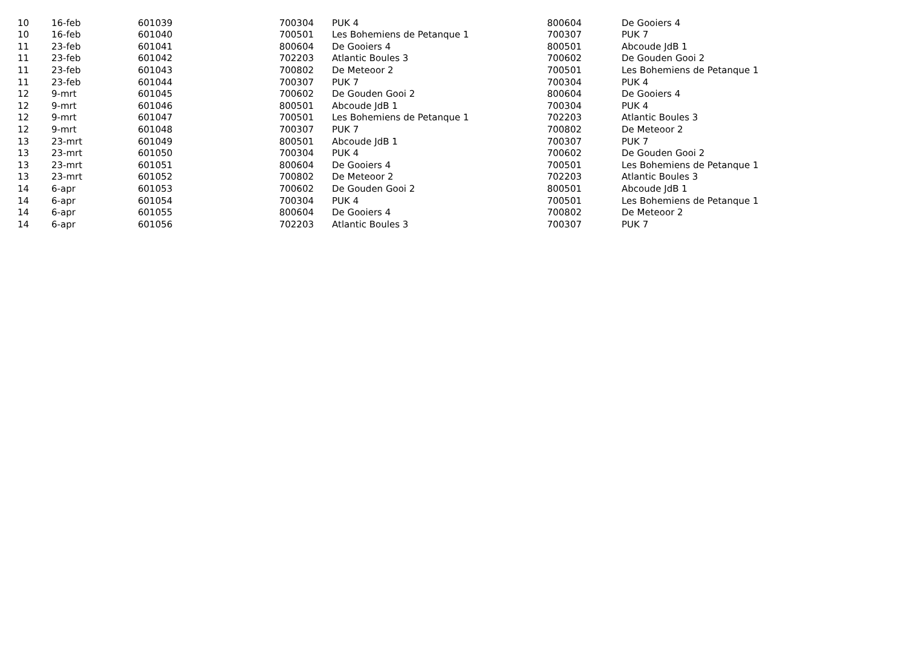| 10 | 16-feb | 601039 | 700304 | PUK 4 | 800604 | De Gooiers 4 |
| 10 | 16-feb | 601040 | 700501 | Les Bohemiens de Petanque 1 | 700307 | PUK 7 |
| 11 | 23-feb | 601041 | 800604 | De Gooiers 4 | 800501 | Abcoude JdB 1 |
| 11 | 23-feb | 601042 | 702203 | Atlantic Boules 3 | 700602 | De Gouden Gooi 2 |
| 11 | 23-feb | 601043 | 700802 | De Meteoor 2 | 700501 | Les Bohemiens de Petanque 1 |
| 11 | 23-feb | 601044 | 700307 | PUK 7 | 700304 | PUK 4 |
| 12 | 9-mrt | 601045 | 700602 | De Gouden Gooi 2 | 800604 | De Gooiers 4 |
| 12 | 9-mrt | 601046 | 800501 | Abcoude JdB 1 | 700304 | PUK 4 |
| 12 | 9-mrt | 601047 | 700501 | Les Bohemiens de Petanque 1 | 702203 | Atlantic Boules 3 |
| 12 | 9-mrt | 601048 | 700307 | PUK 7 | 700802 | De Meteoor 2 |
| 13 | 23-mrt | 601049 | 800501 | Abcoude JdB 1 | 700307 | PUK 7 |
| 13 | 23-mrt | 601050 | 700304 | PUK 4 | 700602 | De Gouden Gooi 2 |
| 13 | 23-mrt | 601051 | 800604 | De Gooiers 4 | 700501 | Les Bohemiens de Petanque 1 |
| 13 | 23-mrt | 601052 | 700802 | De Meteoor 2 | 702203 | Atlantic Boules 3 |
| 14 | 6-apr | 601053 | 700602 | De Gouden Gooi 2 | 800501 | Abcoude JdB 1 |
| 14 | 6-apr | 601054 | 700304 | PUK 4 | 700501 | Les Bohemiens de Petanque 1 |
| 14 | 6-apr | 601055 | 800604 | De Gooiers 4 | 700802 | De Meteoor 2 |
| 14 | 6-apr | 601056 | 702203 | Atlantic Boules 3 | 700307 | PUK 7 |